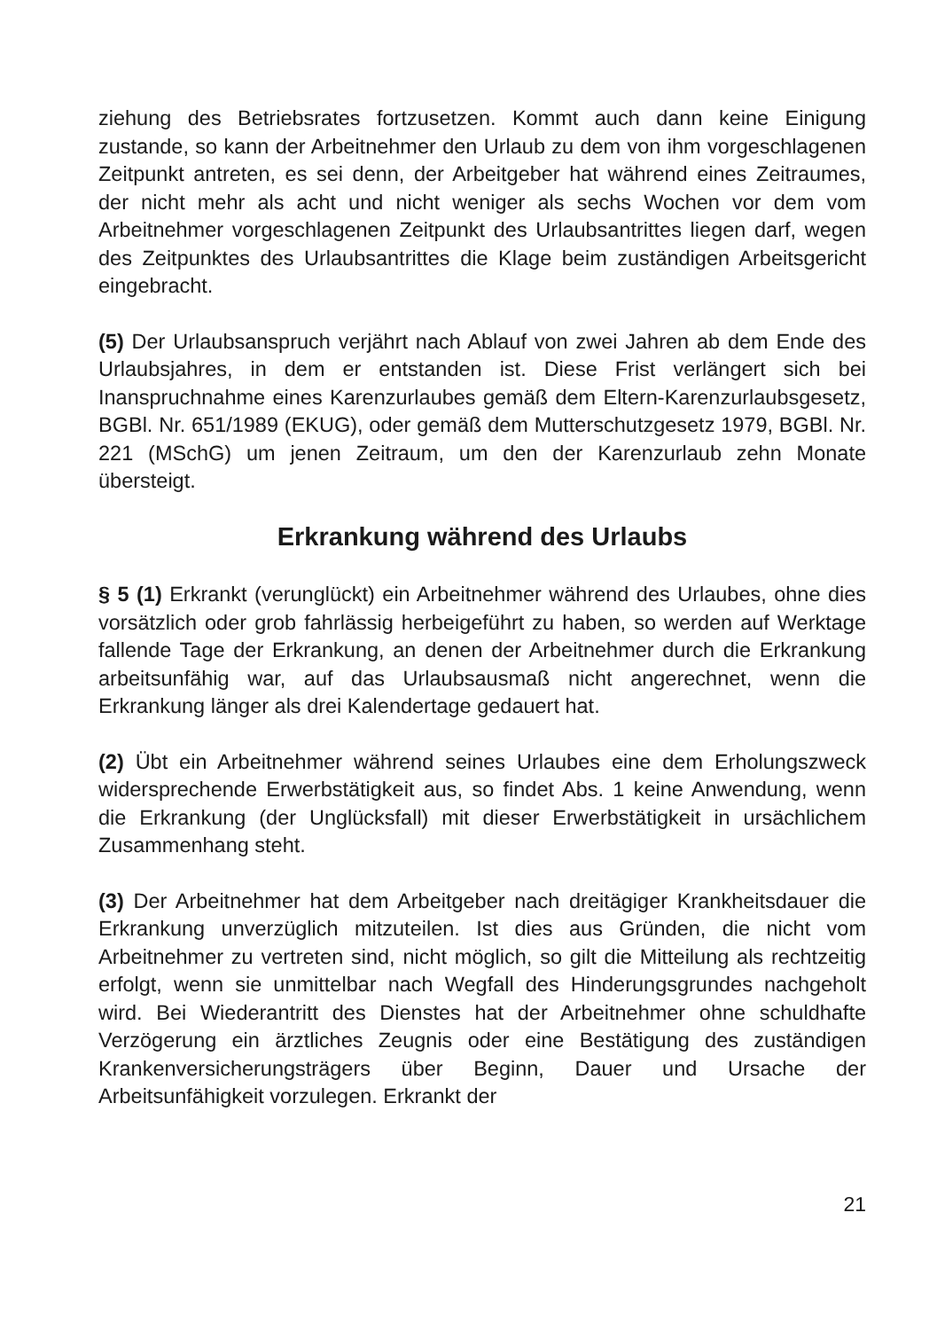ziehung des Betriebsrates fortzusetzen. Kommt auch dann keine Einigung zustande, so kann der Arbeitnehmer den Urlaub zu dem von ihm vorgeschlagenen Zeitpunkt antreten, es sei denn, der Arbeitgeber hat während eines Zeitraumes, der nicht mehr als acht und nicht weniger als sechs Wochen vor dem vom Arbeitnehmer vorgeschlagenen Zeitpunkt des Urlaubsantrittes liegen darf, wegen des Zeitpunktes des Urlaubsantrittes die Klage beim zuständigen Arbeitsgericht eingebracht.
(5) Der Urlaubsanspruch verjährt nach Ablauf von zwei Jahren ab dem Ende des Urlaubsjahres, in dem er entstanden ist. Diese Frist verlängert sich bei Inanspruchnahme eines Karenzurlaubes gemäß dem Eltern-Karenzurlaubsgesetz, BGBl. Nr. 651/1989 (EKUG), oder gemäß dem Mutterschutzgesetz 1979, BGBl. Nr. 221 (MSchG) um jenen Zeitraum, um den der Karenzurlaub zehn Monate übersteigt.
Erkrankung während des Urlaubs
§ 5 (1) Erkrankt (verunglückt) ein Arbeitnehmer während des Urlaubes, ohne dies vorsätzlich oder grob fahrlässig herbeigeführt zu haben, so werden auf Werktage fallende Tage der Erkrankung, an denen der Arbeitnehmer durch die Erkrankung arbeitsunfähig war, auf das Urlaubsausmaß nicht angerechnet, wenn die Erkrankung länger als drei Kalendertage gedauert hat.
(2) Übt ein Arbeitnehmer während seines Urlaubes eine dem Erholungszweck widersprechende Erwerbstätigkeit aus, so findet Abs. 1 keine Anwendung, wenn die Erkrankung (der Unglücksfall) mit dieser Erwerbstätigkeit in ursächlichem Zusammenhang steht.
(3) Der Arbeitnehmer hat dem Arbeitgeber nach dreitägiger Krankheitsdauer die Erkrankung unverzüglich mitzuteilen. Ist dies aus Gründen, die nicht vom Arbeitnehmer zu vertreten sind, nicht möglich, so gilt die Mitteilung als rechtzeitig erfolgt, wenn sie unmittelbar nach Wegfall des Hinderungsgrundes nachgeholt wird. Bei Wiederantritt des Dienstes hat der Arbeitnehmer ohne schuldhafte Verzögerung ein ärztliches Zeugnis oder eine Bestätigung des zuständigen Krankenversicherungsträgers über Beginn, Dauer und Ursache der Arbeitsunfähigkeit vorzulegen. Erkrankt der
21